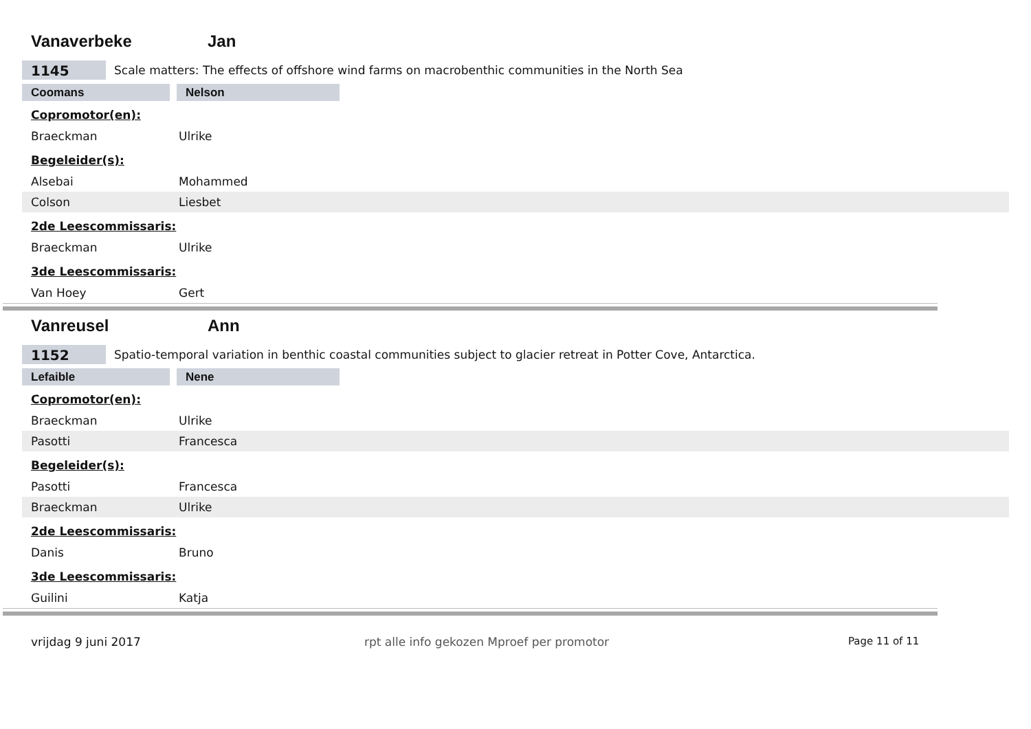Vanaverbeke Jan
1145
Scale matters: The effects of offshore wind farms on macrobenthic communities in the North Sea
Coomans Nelson
Copromotor(en):
Braeckman Ulrike
Begeleider(s):
Alsebai Mohammed
Colson Liesbet
2de Leescommissaris:
Braeckman Ulrike
3de Leescommissaris:
Van Hoey Gert
Vanreusel Ann
1152
Spatio-temporal variation in benthic coastal communities subject to glacier retreat in Potter Cove, Antarctica.
Lefaible Nene
Copromotor(en):
Braeckman Ulrike
Pasotti Francesca
Begeleider(s):
Pasotti Francesca
Braeckman Ulrike
2de Leescommissaris:
Danis Bruno
3de Leescommissaris:
Guilini Katja
vrijdag 9 juni 2017 rpt alle info gekozen Mproef per promotor Page 11 of 11